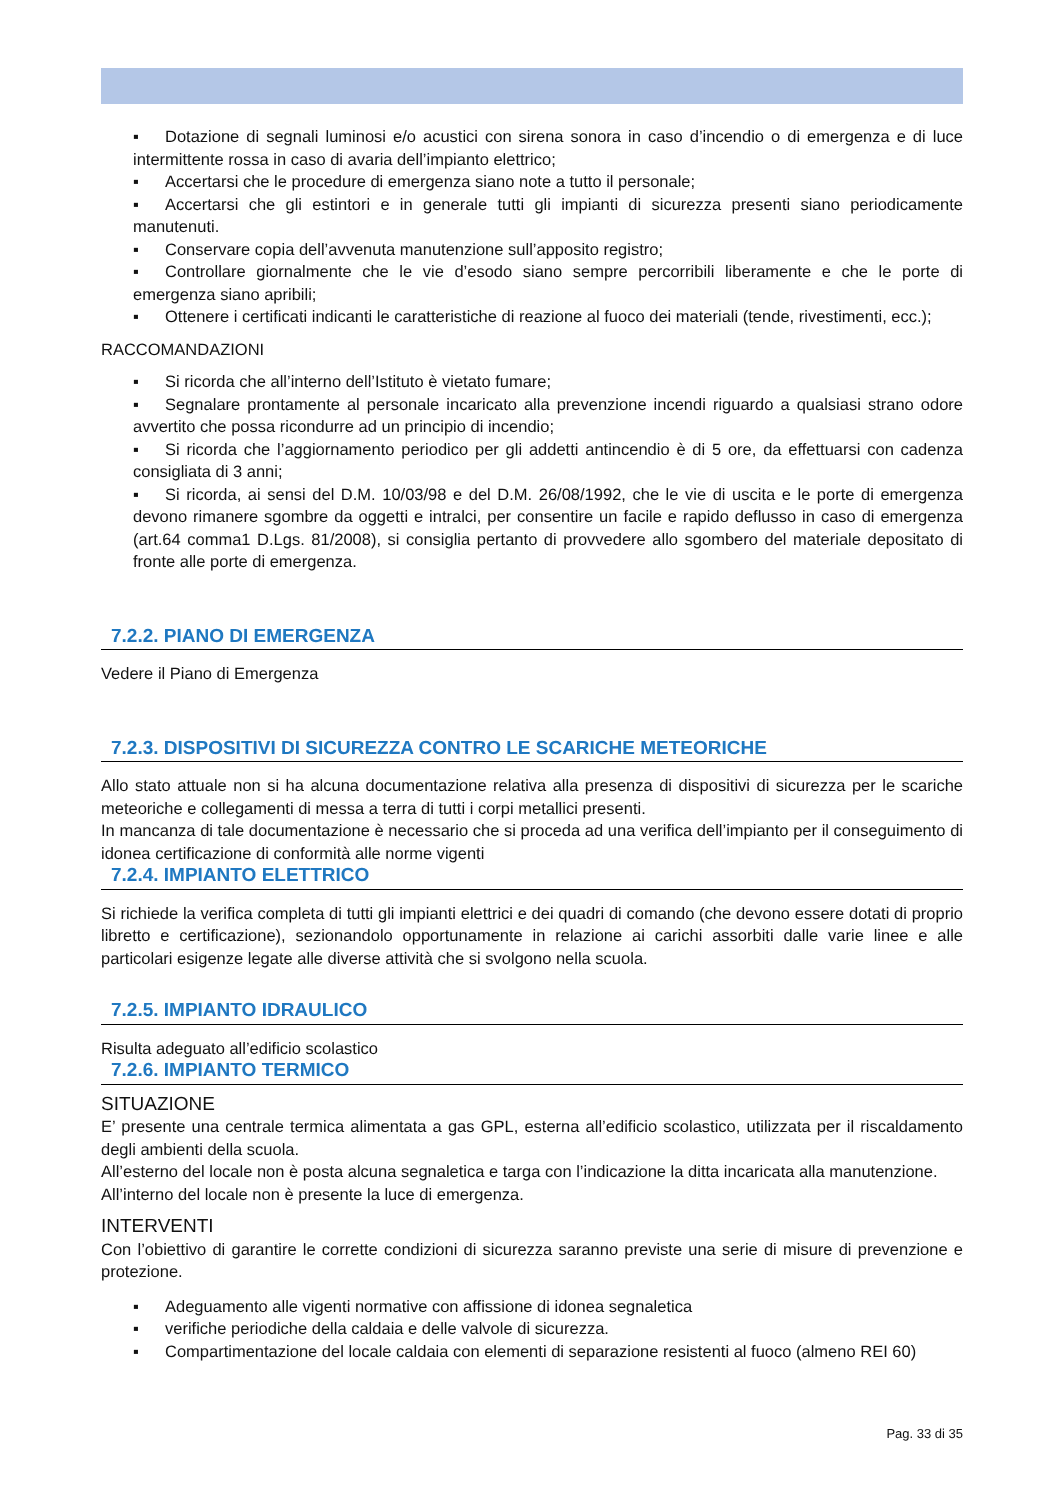▪ Dotazione di segnali luminosi e/o acustici con sirena sonora in caso d’incendio o di emergenza e di luce intermittente rossa in caso di avaria dell’impianto elettrico;
▪ Accertarsi che le procedure di emergenza siano note a tutto il personale;
▪ Accertarsi che gli estintori e in generale tutti gli impianti di sicurezza presenti siano periodicamente manutenuti.
▪ Conservare copia dell’avvenuta manutenzione sull’apposito registro;
▪ Controllare giornalmente che le vie d’esodo siano sempre percorribili liberamente e che le porte di emergenza siano apribili;
▪ Ottenere i certificati indicanti le caratteristiche di reazione al fuoco dei materiali (tende, rivestimenti, ecc.);
RACCOMANDAZIONI
▪ Si ricorda che all’interno dell’Istituto è vietato fumare;
▪ Segnalare prontamente al personale incaricato alla prevenzione incendi riguardo a qualsiasi strano odore avvertito che possa ricondurre ad un principio di incendio;
▪ Si ricorda che l’aggiornamento periodico per gli addetti antincendio è di 5 ore, da effettuarsi con cadenza consigliata di 3 anni;
▪ Si ricorda, ai sensi del D.M. 10/03/98 e del D.M. 26/08/1992, che le vie di uscita e le porte di emergenza devono rimanere sgombre da oggetti e intralci, per consentire un facile e rapido deflusso in caso di emergenza (art.64 comma1 D.Lgs. 81/2008), si consiglia pertanto di provvedere allo sgombero del materiale depositato di fronte alle porte di emergenza.
7.2.2. PIANO DI EMERGENZA
Vedere il Piano di Emergenza
7.2.3. DISPOSITIVI DI SICUREZZA CONTRO LE SCARICHE METEORICHE
Allo stato attuale non si ha alcuna documentazione relativa alla presenza di dispositivi di sicurezza per le scariche meteoriche e collegamenti di messa a terra di tutti i corpi metallici presenti.
In mancanza di tale documentazione è necessario che si proceda ad una verifica dell’impianto per il conseguimento di idonea certificazione di conformità alle norme vigenti
7.2.4. IMPIANTO ELETTRICO
Si richiede la verifica completa di tutti gli impianti elettrici e dei quadri di comando (che devono essere dotati di proprio libretto e certificazione), sezionandolo opportunamente in relazione ai carichi assorbiti dalle varie linee e alle particolari esigenze legate alle diverse attività che si svolgono nella scuola.
7.2.5. IMPIANTO IDRAULICO
Risulta adeguato all’edificio scolastico
7.2.6. IMPIANTO TERMICO
SITUAZIONE
E’ presente una centrale termica alimentata a gas GPL, esterna all’edificio scolastico, utilizzata per il riscaldamento degli ambienti della scuola.
All’esterno del locale non è posta alcuna segnaletica e targa con l’indicazione la ditta incaricata alla manutenzione.
All’interno del locale non è presente la luce di emergenza.
INTERVENTI
Con l’obiettivo di garantire le corrette condizioni di sicurezza saranno previste una serie di misure di prevenzione e protezione.
▪ Adeguamento alle vigenti normative con affissione di idonea segnaletica
▪ verifiche periodiche della caldaia e delle valvole di sicurezza.
▪ Compartimentazione del locale caldaia con elementi di separazione resistenti al fuoco (almeno REI 60)
Pag. 33 di 35